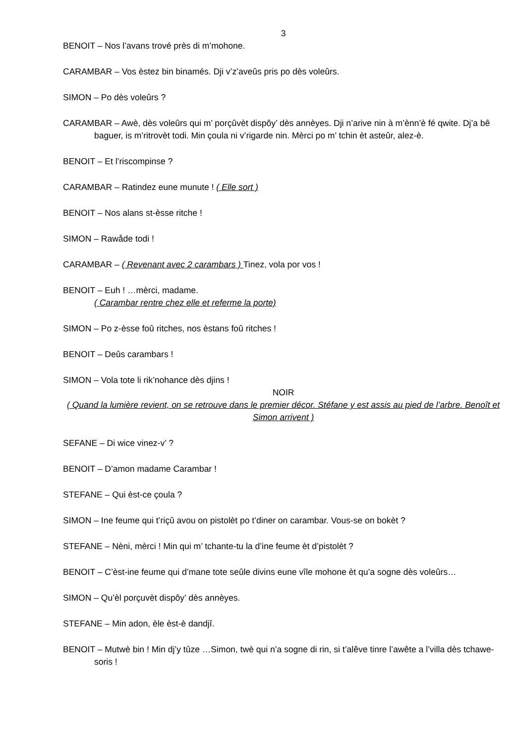3
BENOIT – Nos l’avans trové près di m’mohone.
CARAMBAR – Vos èstez bin binamés. Dji v’z’aveûs pris po dès voleûrs.
SIMON – Po dès voleûrs ?
CARAMBAR – Awè, dès voleûrs qui m’ porçûvèt dispôy’ dès annèyes. Dji n’arive nin à m’ènn’è fé qwite. Dj’a bê baguer, is m’ritrovèt todi. Min çoula ni v’rigarde nin. Mèrci po m’ tchin èt asteûr, alez-è.
BENOIT – Et l’riscompinse ?
CARAMBAR – Ratindez eune munute ! ( Elle sort )
BENOIT – Nos alans st-èsse ritche !
SIMON – Rawåde todi !
CARAMBAR – ( Revenant avec 2 carambars ) Tinez, vola por vos !
BENOIT – Euh ! …mèrci, madame.
( Carambar rentre chez elle et referme la porte)
SIMON – Po z-èsse foû ritches, nos èstans foû ritches !
BENOIT – Deûs carambars !
SIMON – Vola tote li rik’nohance dès djins !
NOIR
( Quand la lumière revient, on se retrouve dans le premier décor. Stéfane y est assis au pied de l’arbre. Benoît et Simon arrivent )
SEFANE – Di wice vinez-v’ ?
BENOIT – D’amon madame Carambar !
STEFANE – Qui èst-ce çoula ?
SIMON – Ine feume qui t’riçû avou on pistolèt po t’diner on carambar. Vous-se on bokèt ?
STEFANE – Nèni, mèrci ! Min qui m’ tchante-tu la d’ine feume èt d’pistolèt ?
BENOIT – C’èst-ine feume qui d’mane tote seûle divins eune vîle mohone èt qu’a sogne dès voleûrs…
SIMON – Qu’èl porçuvèt dispôy’ dès annèyes.
STEFANE – Min adon, èle èst-è dandjî.
BENOIT – Mutwè bin ! Min dj’y tûze …Simon, twè qui n’a sogne di rin, si t’alêve tinre l’awête a l’villa dès tchawe-soris !